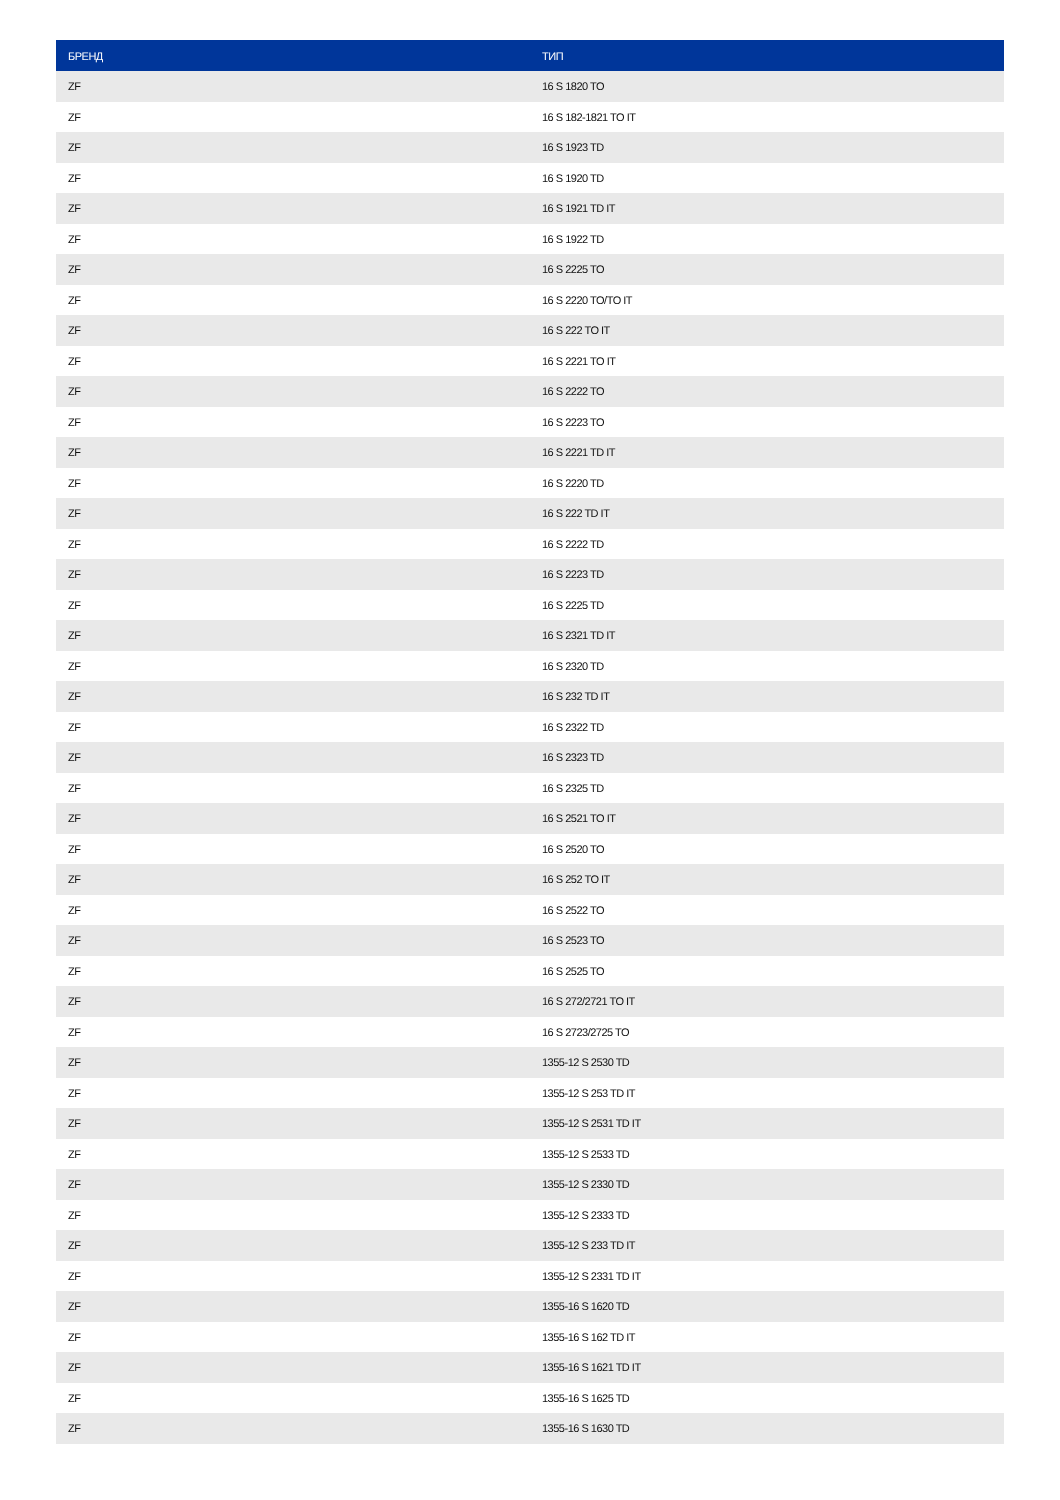| БРЕНД | ТИП |
| --- | --- |
| ZF | 16 S 1820 TO |
| ZF | 16 S 182-1821 TO IT |
| ZF | 16 S 1923 TD |
| ZF | 16 S 1920 TD |
| ZF | 16 S 1921 TD IT |
| ZF | 16 S 1922 TD |
| ZF | 16 S 2225 TO |
| ZF | 16 S 2220 TO/TO IT |
| ZF | 16 S 222 TO IT |
| ZF | 16 S 2221 TO IT |
| ZF | 16 S 2222 TO |
| ZF | 16 S 2223 TO |
| ZF | 16 S 2221 TD IT |
| ZF | 16 S 2220 TD |
| ZF | 16 S 222 TD IT |
| ZF | 16 S 2222 TD |
| ZF | 16 S 2223 TD |
| ZF | 16 S 2225 TD |
| ZF | 16 S 2321 TD IT |
| ZF | 16 S 2320 TD |
| ZF | 16 S 232 TD IT |
| ZF | 16 S 2322 TD |
| ZF | 16 S 2323 TD |
| ZF | 16 S 2325 TD |
| ZF | 16 S 2521 TO IT |
| ZF | 16 S 2520 TO |
| ZF | 16 S 252 TO IT |
| ZF | 16 S 2522 TO |
| ZF | 16 S 2523 TO |
| ZF | 16 S 2525 TO |
| ZF | 16 S 272/2721 TO IT |
| ZF | 16 S 2723/2725 TO |
| ZF | 1355-12 S 2530 TD |
| ZF | 1355-12 S 253 TD IT |
| ZF | 1355-12 S 2531 TD IT |
| ZF | 1355-12 S 2533 TD |
| ZF | 1355-12 S 2330 TD |
| ZF | 1355-12 S 2333 TD |
| ZF | 1355-12 S 233 TD IT |
| ZF | 1355-12 S 2331 TD IT |
| ZF | 1355-16 S 1620 TD |
| ZF | 1355-16 S 162 TD IT |
| ZF | 1355-16 S 1621 TD IT |
| ZF | 1355-16 S 1625 TD |
| ZF | 1355-16 S 1630 TD |